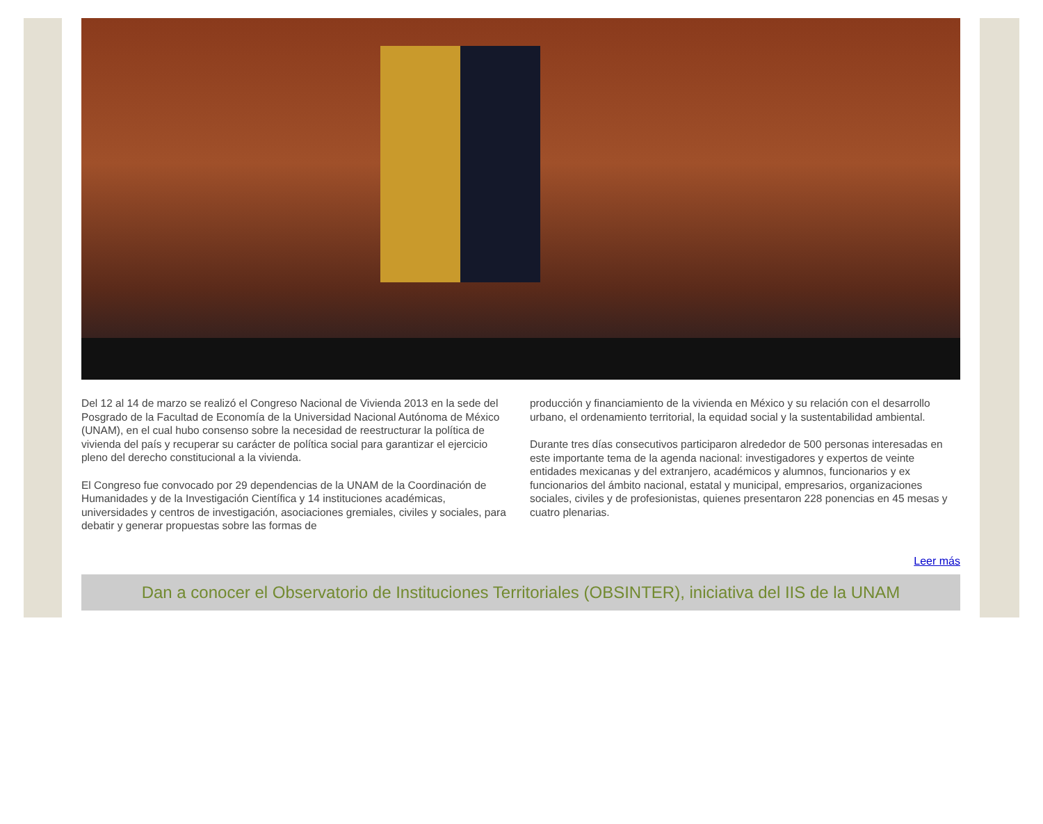Del 12 al 14 de marzo se realizó el Congreso Nacional de Vivienda 2013 en la sede del Posgrado de la Facultad de Economía de la Universidad Nacional Autónoma de México (UNAM), en el cual hubo consenso sobre la necesidad de reestructurar la política de vivienda del país y recuperar su carácter de política social para garantizar el ejercicio pleno del derecho constitucional a la vivienda.
El Congreso fue convocado por 29 dependencias de la UNAM de la Coordinación de Humanidades y de la Investigación Científica y 14 instituciones académicas, universidades y centros de investigación, asociaciones gremiales, civiles y sociales, para debatir y generar propuestas sobre las formas de
producción y financiamiento de la vivienda en México y su relación con el desarrollo urbano, el ordenamiento territorial, la equidad social y la sustentabilidad ambiental.
Durante tres días consecutivos participaron alrededor de 500 personas interesadas en este importante tema de la agenda nacional: investigadores y expertos de veinte entidades mexicanas y del extranjero, académicos y alumnos, funcionarios y ex funcionarios del ámbito nacional, estatal y municipal, empresarios, organizaciones sociales, civiles y de profesionistas, quienes presentaron 228 ponencias en 45 mesas y cuatro plenarias.
Leer más
Dan a conocer el Observatorio de Instituciones Territoriales (OBSINTER), iniciativa del IIS de la UNAM